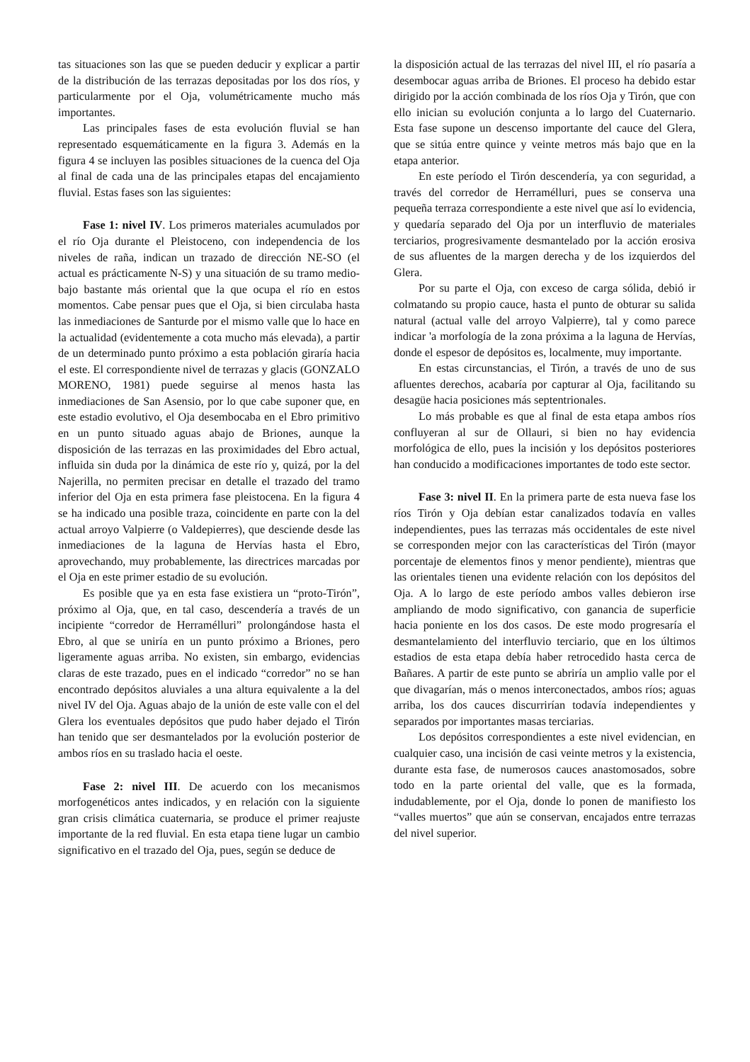tas situaciones son las que se pueden deducir y explicar a partir de la distribución de las terrazas depositadas por los dos ríos, y particularmente por el Oja, volumétricamente mucho más importantes.
Las principales fases de esta evolución fluvial se han representado esquemáticamente en la figura 3. Además en la figura 4 se incluyen las posibles situaciones de la cuenca del Oja al final de cada una de las principales etapas del encajamiento fluvial. Estas fases son las siguientes:
Fase 1: nivel IV. Los primeros materiales acumulados por el río Oja durante el Pleistoceno, con independencia de los niveles de raña, indican un trazado de dirección NE-SO (el actual es prácticamente N-S) y una situación de su tramo medio-bajo bastante más oriental que la que ocupa el río en estos momentos. Cabe pensar pues que el Oja, si bien circulaba hasta las inmediaciones de Santurde por el mismo valle que lo hace en la actualidad (evidentemente a cota mucho más elevada), a partir de un determinado punto próximo a esta población giraría hacia el este. El correspondiente nivel de terrazas y glacis (GONZALO MORENO, 1981) puede seguirse al menos hasta las inmediaciones de San Asensio, por lo que cabe suponer que, en este estadio evolutivo, el Oja desembocaba en el Ebro primitivo en un punto situado aguas abajo de Briones, aunque la disposición de las terrazas en las proximidades del Ebro actual, influida sin duda por la dinámica de este río y, quizá, por la del Najerilla, no permiten precisar en detalle el trazado del tramo inferior del Oja en esta primera fase pleistocena. En la figura 4 se ha indicado una posible traza, coincidente en parte con la del actual arroyo Valpierre (o Valdepierres), que desciende desde las inmediaciones de la laguna de Hervías hasta el Ebro, aprovechando, muy probablemente, las directrices marcadas por el Oja en este primer estadio de su evolución.
Es posible que ya en esta fase existiera un “proto-Tirón”, próximo al Oja, que, en tal caso, descendería a través de un incipiente “corredor de Herramélluri” prolongándose hasta el Ebro, al que se uniría en un punto próximo a Briones, pero ligeramente aguas arriba. No existen, sin embargo, evidencias claras de este trazado, pues en el indicado “corredor” no se han encontrado depósitos aluviales a una altura equivalente a la del nivel IV del Oja. Aguas abajo de la unión de este valle con el del Glera los eventuales depósitos que pudo haber dejado el Tirón han tenido que ser desmantelados por la evolución posterior de ambos ríos en su traslado hacia el oeste.
Fase 2: nivel III. De acuerdo con los mecanismos morfogenéticos antes indicados, y en relación con la siguiente gran crisis climática cuaternaria, se produce el primer reajuste importante de la red fluvial. En esta etapa tiene lugar un cambio significativo en el trazado del Oja, pues, según se deduce de
la disposición actual de las terrazas del nivel III, el río pasaría a desembocar aguas arriba de Briones. El proceso ha debido estar dirigido por la acción combinada de los ríos Oja y Tirón, que con ello inician su evolución conjunta a lo largo del Cuaternario. Esta fase supone un descenso importante del cauce del Glera, que se sitúa entre quince y veinte metros más bajo que en la etapa anterior.
En este período el Tirón descendería, ya con seguridad, a través del corredor de Herramélluri, pues se conserva una pequeña terraza correspondiente a este nivel que así lo evidencia, y quedaría separado del Oja por un interfluvio de materiales terciarios, progresivamente desmantelado por la acción erosiva de sus afluentes de la margen derecha y de los izquierdos del Glera.
Por su parte el Oja, con exceso de carga sólida, debió ir colmatando su propio cauce, hasta el punto de obturar su salida natural (actual valle del arroyo Valpierre), tal y como parece indicar 'a morfología de la zona próxima a la laguna de Hervías, donde el espesor de depósitos es, localmente, muy importante.
En estas circunstancias, el Tirón, a través de uno de sus afluentes derechos, acabaría por capturar al Oja, facilitando su desagüe hacia posiciones más septentrionales.
Lo más probable es que al final de esta etapa ambos ríos confluyeran al sur de Ollauri, si bien no hay evidencia morfológica de ello, pues la incisión y los depósitos posteriores han conducido a modificaciones importantes de todo este sector.
Fase 3: nivel II. En la primera parte de esta nueva fase los ríos Tirón y Oja debían estar canalizados todavía en valles independientes, pues las terrazas más occidentales de este nivel se corresponden mejor con las características del Tirón (mayor porcentaje de elementos finos y menor pendiente), mientras que las orientales tienen una evidente relación con los depósitos del Oja. A lo largo de este período ambos valles debieron irse ampliando de modo significativo, con ganancia de superficie hacia poniente en los dos casos. De este modo progresaría el desmantelamiento del interfluvio terciario, que en los últimos estadios de esta etapa debía haber retrocedido hasta cerca de Bañares. A partir de este punto se abriría un amplio valle por el que divagarían, más o menos interconectados, ambos ríos; aguas arriba, los dos cauces discurrirían todavía independientes y separados por importantes masas terciarias.
Los depósitos correspondientes a este nivel evidencian, en cualquier caso, una incisión de casi veinte metros y la existencia, durante esta fase, de numerosos cauces anastomosados, sobre todo en la parte oriental del valle, que es la formada, indudablemente, por el Oja, donde lo ponen de manifiesto los “valles muertos” que aún se conservan, encajados entre terrazas del nivel superior.